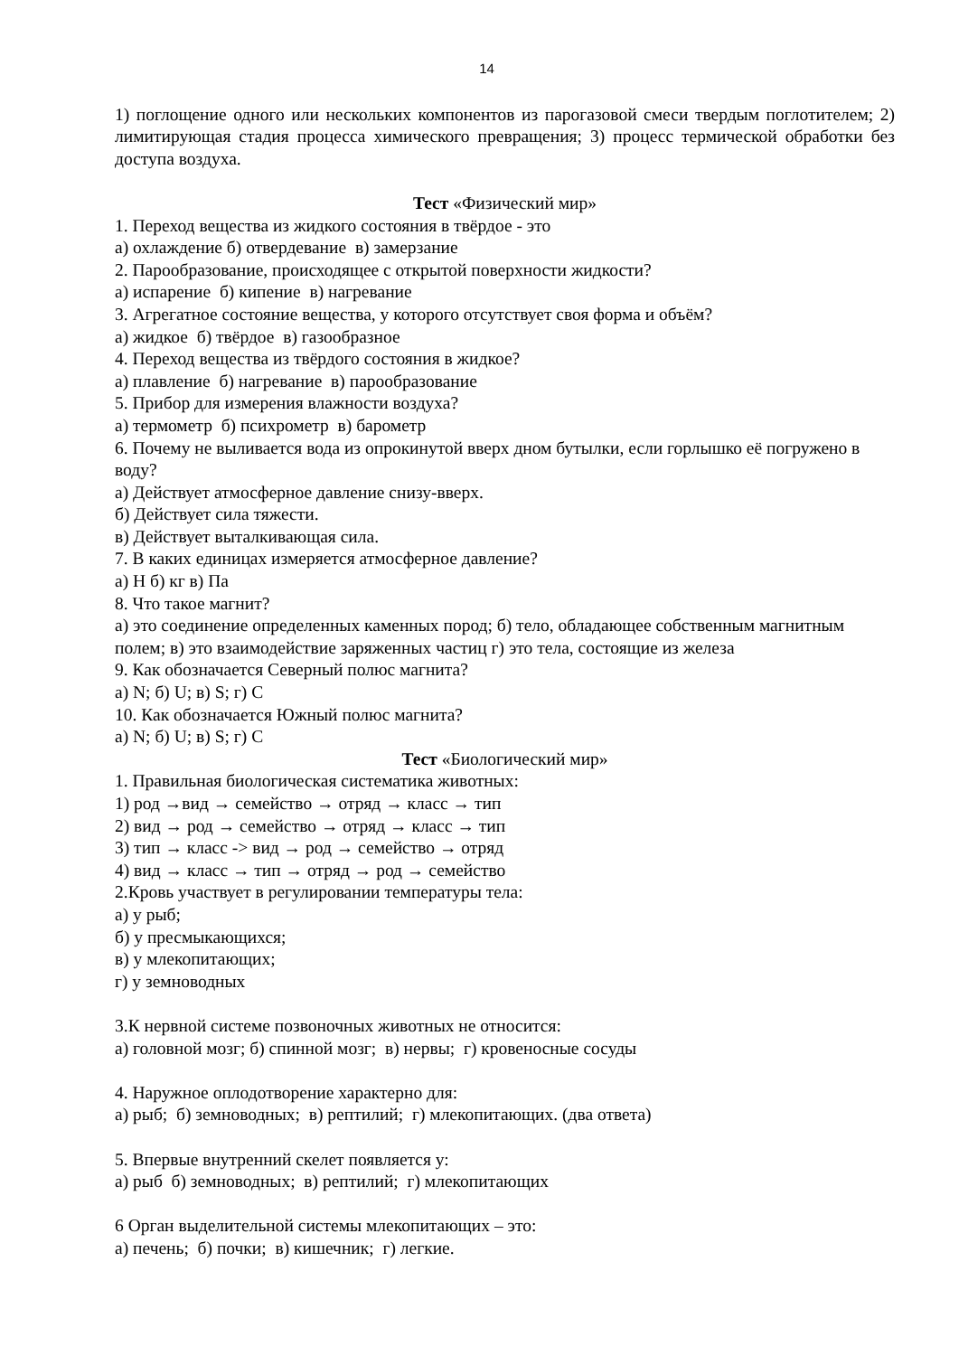14
1) поглощение одного или нескольких компонентов из парогазовой смеси твердым поглотителем; 2) лимитирующая стадия процесса химического превращения; 3) процесс термической обработки без доступа воздуха.
Тест «Физический мир»
1. Переход вещества из жидкого состояния в твёрдое - это
а) охлаждение б) отвердевание в) замерзание
2. Парообразование, происходящее с открытой поверхности жидкости?
а) испарение б) кипение в) нагревание
3. Агрегатное состояние вещества, у которого отсутствует своя форма и объём?
а) жидкое б) твёрдое в) газообразное
4. Переход вещества из твёрдого состояния в жидкое?
а) плавление б) нагревание в) парообразование
5. Прибор для измерения влажности воздуха?
а) термометр б) психрометр в) барометр
6. Почему не выливается вода из опрокинутой вверх дном бутылки, если горлышко её погружено в воду?
а) Действует атмосферное давление снизу-вверх.
б) Действует сила тяжести.
в) Действует выталкивающая сила.
7. В каких единицах измеряется атмосферное давление?
а) Н б) кг в) Па
8. Что такое магнит?
а) это соединение определенных каменных пород; б) тело, обладающее собственным магнитным полем; в) это взаимодействие заряженных частиц г) это тела, состоящие из железа
9. Как обозначается Северный полюс магнита?
а) N; б) U; в) S; г) C
10. Как обозначается Южный полюс магнита?
а) N; б) U; в) S; г) C
Тест «Биологический мир»
1. Правильная биологическая систематика животных:
1) род →вид → семейство → отряд → класс → тип
2) вид → род → семейство → отряд → класс → тип
3) тип → класс -> вид → род → семейство → отряд
4) вид → класс → тип → отряд → род → семейство
2.Кровь участвует в регулировании температуры тела:
а) у рыб;
б) у пресмыкающихся;
в) у млекопитающих;
г) у земноводных
3.К нервной системе позвоночных животных не относится:
а) головной мозг; б) спинной мозг; в) нервы; г) кровеносные сосуды
4. Наружное оплодотворение характерно для:
а) рыб; б) земноводных; в) рептилий; г) млекопитающих. (два ответа)
5. Впервые внутренний скелет появляется у:
а) рыб б) земноводных; в) рептилий; г) млекопитающих
6 Орган выделительной системы млекопитающих – это:
а) печень; б) почки; в) кишечник; г) легкие.